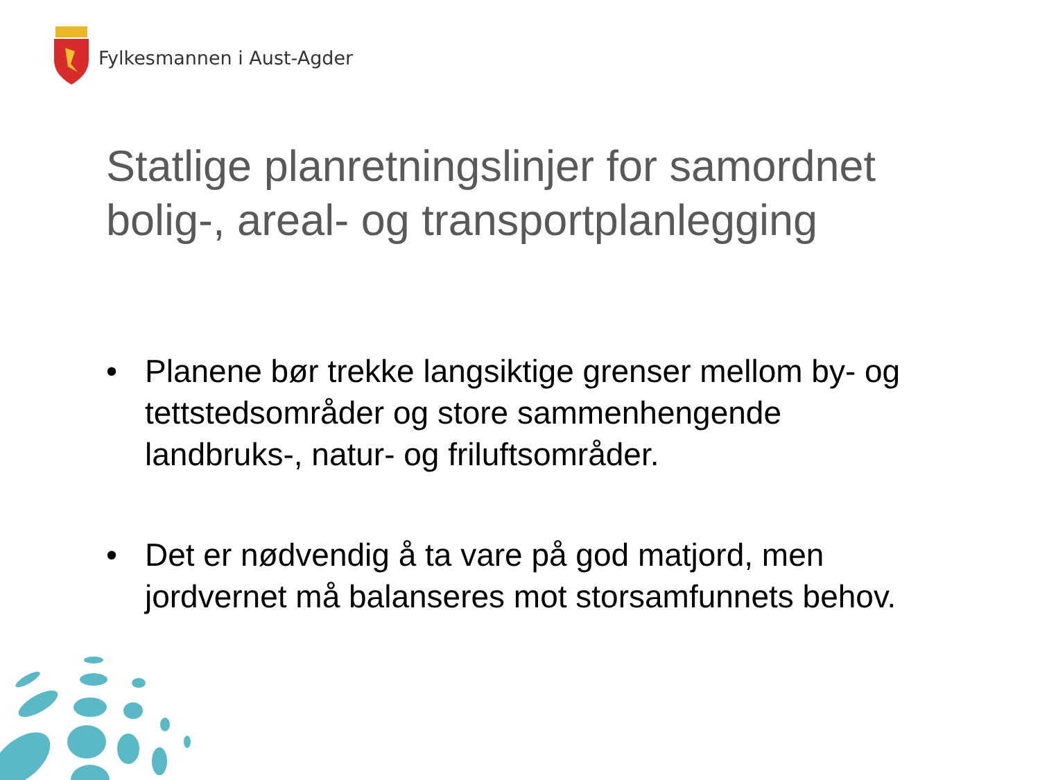Fylkesmannen i Aust-Agder
Statlige planretningslinjer for samordnet bolig-, areal- og transportplanlegging
• Planene bør trekke langsiktige grenser mellom by- og tettstedsområder og store sammenhengende landbruks-, natur- og friluftsområder.
• Det er nødvendig å ta vare på god matjord, men jordvernet må balanseres mot storsamfunnets behov.